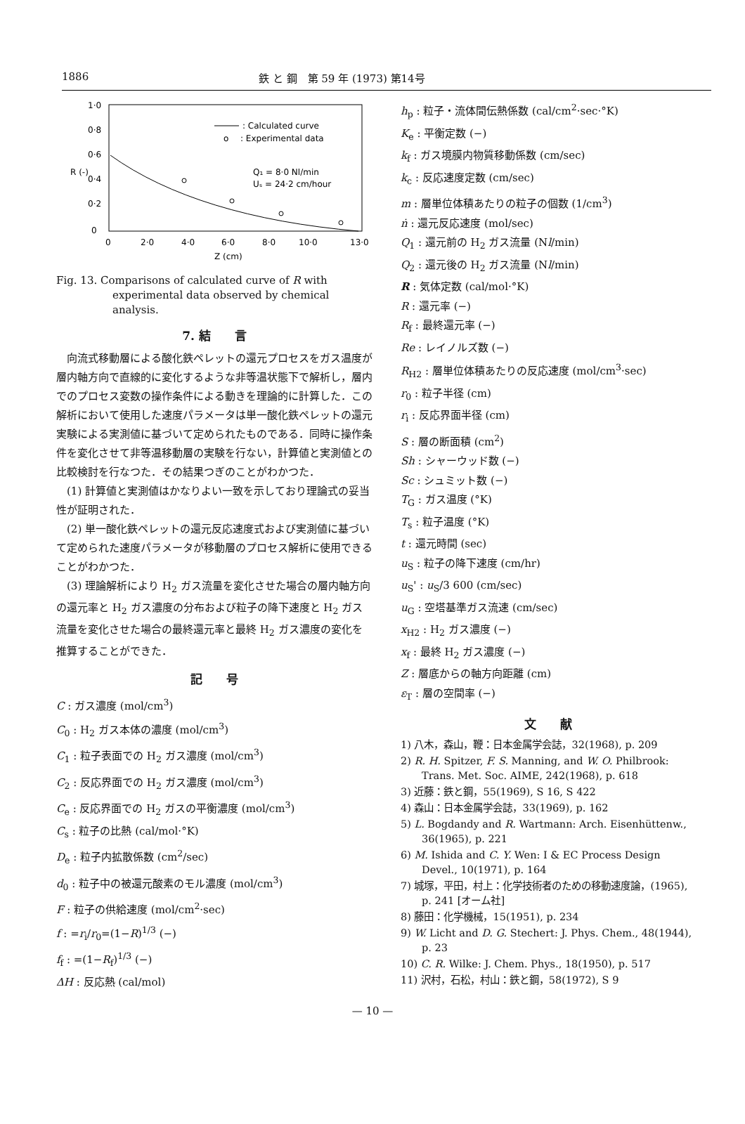1886 鉄 と 鋼　第 59 年 (1973) 第14号
1·0
0·8
0·6
0·4
0·2
0
R (-)
: Calculated curve
o
: Experimental data
Q₁ = 8·0 Nl/min
Uₛ = 24·2 cm/hour
0
2·0
4·0
6·0
8·0
10·0
13·0
Z (cm)
Fig. 13. Comparisons of calculated curve of R with experimental data observed by chemical analysis.
7. 結　　言
向流式移動層による酸化鉄ペレットの還元プロセスをガス温度が層内軸方向で直線的に変化するような非等温状態下で解析し，層内でのプロセス変数の操作条件による動きを理論的に計算した．この解析において使用した速度パラメータは単一酸化鉄ペレットの還元実験による実測値に基づいて定められたものである．同時に操作条件を変化させて非等温移動層の実験を行ない，計算値と実測値との比較検討を行なつた．その結果つぎのことがわかつた．
(1) 計算値と実測値はかなりよい一致を示しており理論式の妥当性が証明された．
(2) 単一酸化鉄ペレットの還元反応速度式および実測値に基づいて定められた速度パラメータが移動層のプロセス解析に使用できることがわかつた．
(3) 理論解析により H<sub>2</sub> ガス流量を変化させた場合の層内軸方向の還元率と H<sub>2</sub> ガス濃度の分布および粒子の降下速度と H<sub>2</sub> ガス流量を変化させた場合の最終還元率と最終 H<sub>2</sub> ガス濃度の変化を推算することができた．
記　　号
C : ガス濃度 (mol/cm<sup>3</sup>)
C<sub>0</sub> : H<sub>2</sub> ガス本体の濃度 (mol/cm<sup>3</sup>)
C<sub>1</sub> : 粒子表面での H<sub>2</sub> ガス濃度 (mol/cm<sup>3</sup>)
C<sub>2</sub> : 反応界面での H<sub>2</sub> ガス濃度 (mol/cm<sup>3</sup>)
C<sub>e</sub> : 反応界面での H<sub>2</sub> ガスの平衡濃度 (mol/cm<sup>3</sup>)
C<sub>s</sub> : 粒子の比熱 (cal/mol·°K)
D<sub>e</sub> : 粒子内拡散係数 (cm<sup>2</sup>/sec)
d<sub>0</sub> : 粒子中の被還元酸素のモル濃度 (mol/cm<sup>3</sup>)
F : 粒子の供給速度 (mol/cm<sup>2</sup>·sec)
f : =r<sub>i</sub>/r<sub>0</sub>=(1−R)<sup>1/3</sup> (−)
f<sub>f</sub> : =(1−R<sub>f</sub>)<sup>1/3</sup> (−)
ΔH : 反応熱 (cal/mol)
h<sub>p</sub> : 粒子・流体間伝熱係数 (cal/cm<sup>2</sup>·sec·°K)
K<sub>e</sub> : 平衡定数 (−)
k<sub>f</sub> : ガス境膜内物質移動係数 (cm/sec)
k<sub>c</sub> : 反応速度定数 (cm/sec)
m : 層単位体積あたりの粒子の個数 (1/cm<sup>3</sup>)
ṅ : 還元反応速度 (mol/sec)
Q<sub>1</sub> : 還元前の H<sub>2</sub> ガス流量 (Nl/min)
Q<sub>2</sub> : 還元後の H<sub>2</sub> ガス流量 (Nl/min)
R : 気体定数 (cal/mol·°K)
R : 還元率 (−)
R<sub>f</sub> : 最終還元率 (−)
Re : レイノルズ数 (−)
R<sub>H2</sub> : 層単位体積あたりの反応速度 (mol/cm<sup>3</sup>·sec)
r<sub>0</sub> : 粒子半径 (cm)
r<sub>i</sub> : 反応界面半径 (cm)
S : 層の断面積 (cm<sup>2</sup>)
Sh : シャーウッド数 (−)
Sc : シュミット数 (−)
T<sub>G</sub> : ガス温度 (°K)
T<sub>s</sub> : 粒子温度 (°K)
t : 還元時間 (sec)
u<sub>S</sub> : 粒子の降下速度 (cm/hr)
u<sub>S</sub>' : u<sub>S</sub>/3 600 (cm/sec)
u<sub>G</sub> : 空塔基準ガス流速 (cm/sec)
x<sub>H2</sub> : H<sub>2</sub> ガス濃度 (−)
x<sub>f</sub> : 最終 H<sub>2</sub> ガス濃度 (−)
Z : 層底からの軸方向距離 (cm)
ε<sub>T</sub> : 層の空間率 (−)
文　　献
1) 八木，森山，鞭：日本金属学会誌，32(1968), p. 209
2) R. H. Spitzer, F. S. Manning, and W. O. Philbrook: Trans. Met. Soc. AIME, 242(1968), p. 618
3) 近藤：鉄と鋼，55(1969), S 16, S 422
4) 森山：日本金属学会誌，33(1969), p. 162
5) L. Bogdandy and R. Wartmann: Arch. Eisenhüttenw., 36(1965), p. 221
6) M. Ishida and C. Y. Wen: I & EC Process Design Devel., 10(1971), p. 164
7) 城塚，平田，村上：化学技術者のための移動速度論，(1965), p. 241 [オーム社]
8) 藤田：化学機械，15(1951), p. 234
9) W. Licht and D. G. Stechert: J. Phys. Chem., 48(1944), p. 23
10) C. R. Wilke: J. Chem. Phys., 18(1950), p. 517
11) 沢村，石松，村山：鉄と鋼，58(1972), S 9
— 10 —